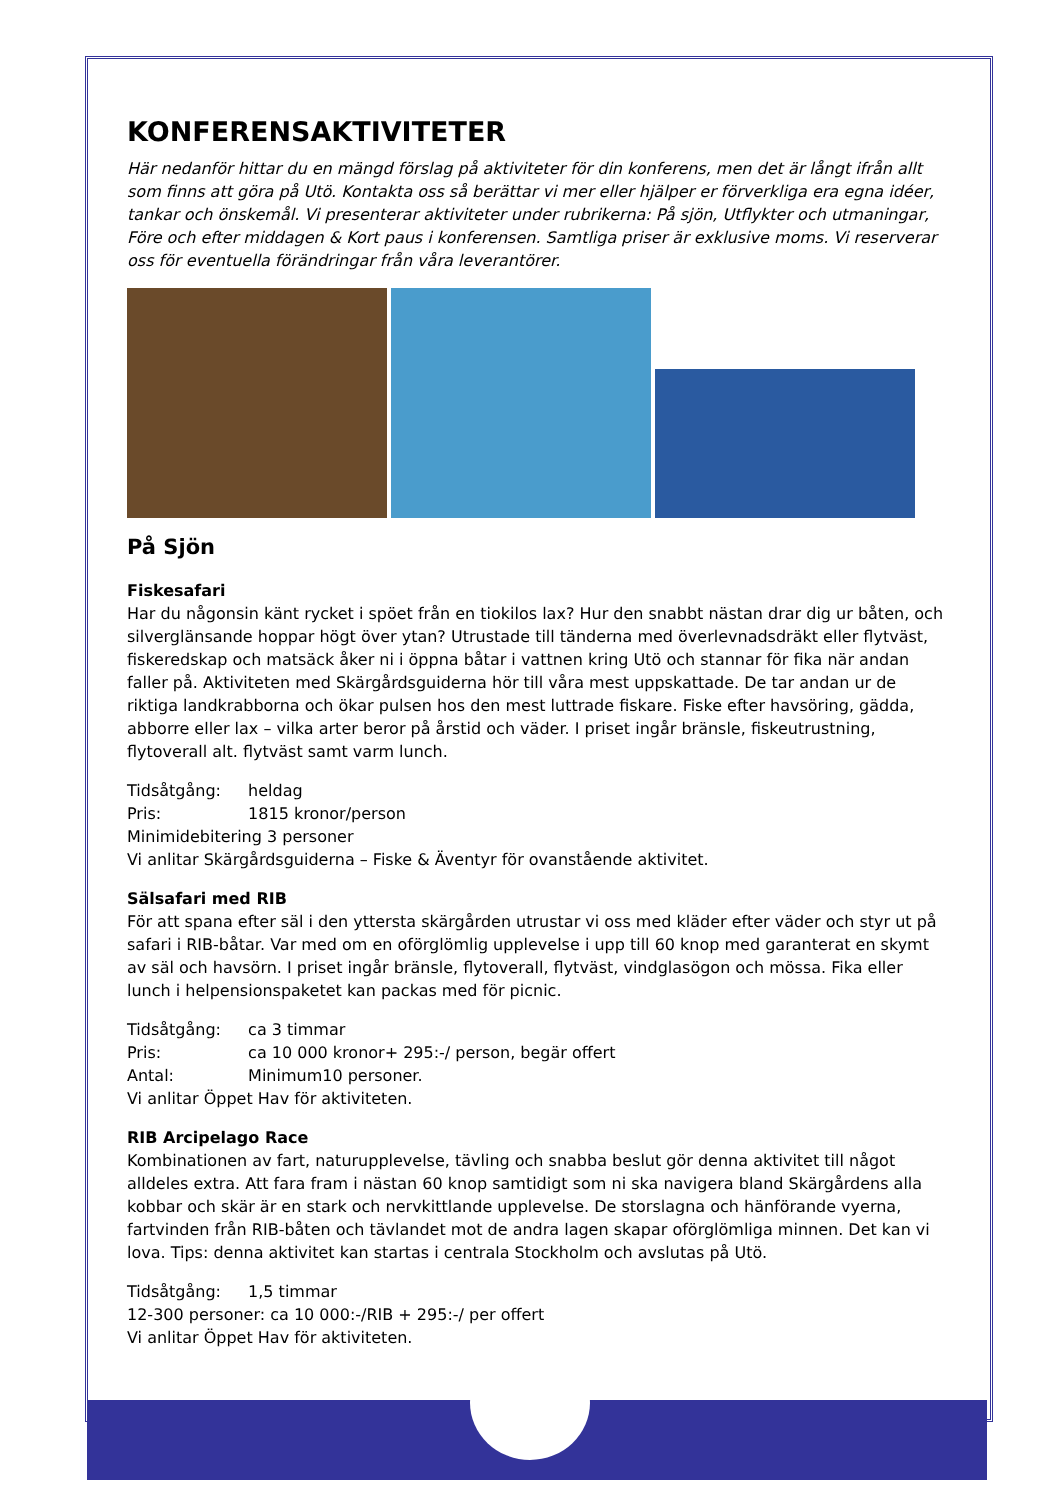KONFERENSAKTIVITETER
Här nedanför hittar du en mängd förslag på aktiviteter för din konferens, men det är långt ifrån allt som finns att göra på Utö. Kontakta oss så berättar vi mer eller hjälper er förverkliga era egna idéer, tankar och önskemål. Vi presenterar aktiviteter under rubrikerna: På sjön, Utflykter och utmaningar, Före och efter middagen & Kort paus i konferensen. Samtliga priser är exklusive moms. Vi reserverar oss för eventuella förändringar från våra leverantörer.
På Sjön
Fiskesafari
Har du någonsin känt rycket i spöet från en tiokilos lax? Hur den snabbt nästan drar dig ur båten, och silverglänsande hoppar högt över ytan? Utrustade till tänderna med överlevnadsdräkt eller flytväst, fiskeredskap och matsäck åker ni i öppna båtar i vattnen kring Utö och stannar för fika när andan faller på. Aktiviteten med Skärgårdsguiderna hör till våra mest uppskattade. De tar andan ur de riktiga landkrabborna och ökar pulsen hos den mest luttrade fiskare. Fiske efter havsöring, gädda, abborre eller lax – vilka arter beror på årstid och väder. I priset ingår bränsle, fiskeutrustning, flytoverall alt. flytväst samt varm lunch.
Tidsåtgång: heldag
Pris: 1815 kronor/person
Minimidebitering 3 personer
Vi anlitar Skärgårdsguiderna – Fiske & Äventyr för ovanstående aktivitet.
Sälsafari med RIB
För att spana efter säl i den yttersta skärgården utrustar vi oss med kläder efter väder och styr ut på safari i RIB-båtar. Var med om en oförglömlig upplevelse i upp till 60 knop med garanterat en skymt av säl och havsörn. I priset ingår bränsle, flytoverall, flytväst, vindglasögon och mössa. Fika eller lunch i helpensionspaketet kan packas med för picnic.
Tidsåtgång: ca 3 timmar
Pris: ca 10 000 kronor+ 295:-/ person, begär offert
Antal: Minimum10 personer.
Vi anlitar Öppet Hav för aktiviteten.
RIB Arcipelago Race
Kombinationen av fart, naturupplevelse, tävling och snabba beslut gör denna aktivitet till något alldeles extra. Att fara fram i nästan 60 knop samtidigt som ni ska navigera bland Skärgårdens alla kobbar och skär är en stark och nervkittlande upplevelse. De storslagna och hänförande vyerna, fartvinden från RIB-båten och tävlandet mot de andra lagen skapar oförglömliga minnen. Det kan vi lova. Tips: denna aktivitet kan startas i centrala Stockholm och avslutas på Utö.
Tidsåtgång: 1,5 timmar
12-300 personer: ca 10 000:-/RIB + 295:-/ per offert
Vi anlitar Öppet Hav för aktiviteten.